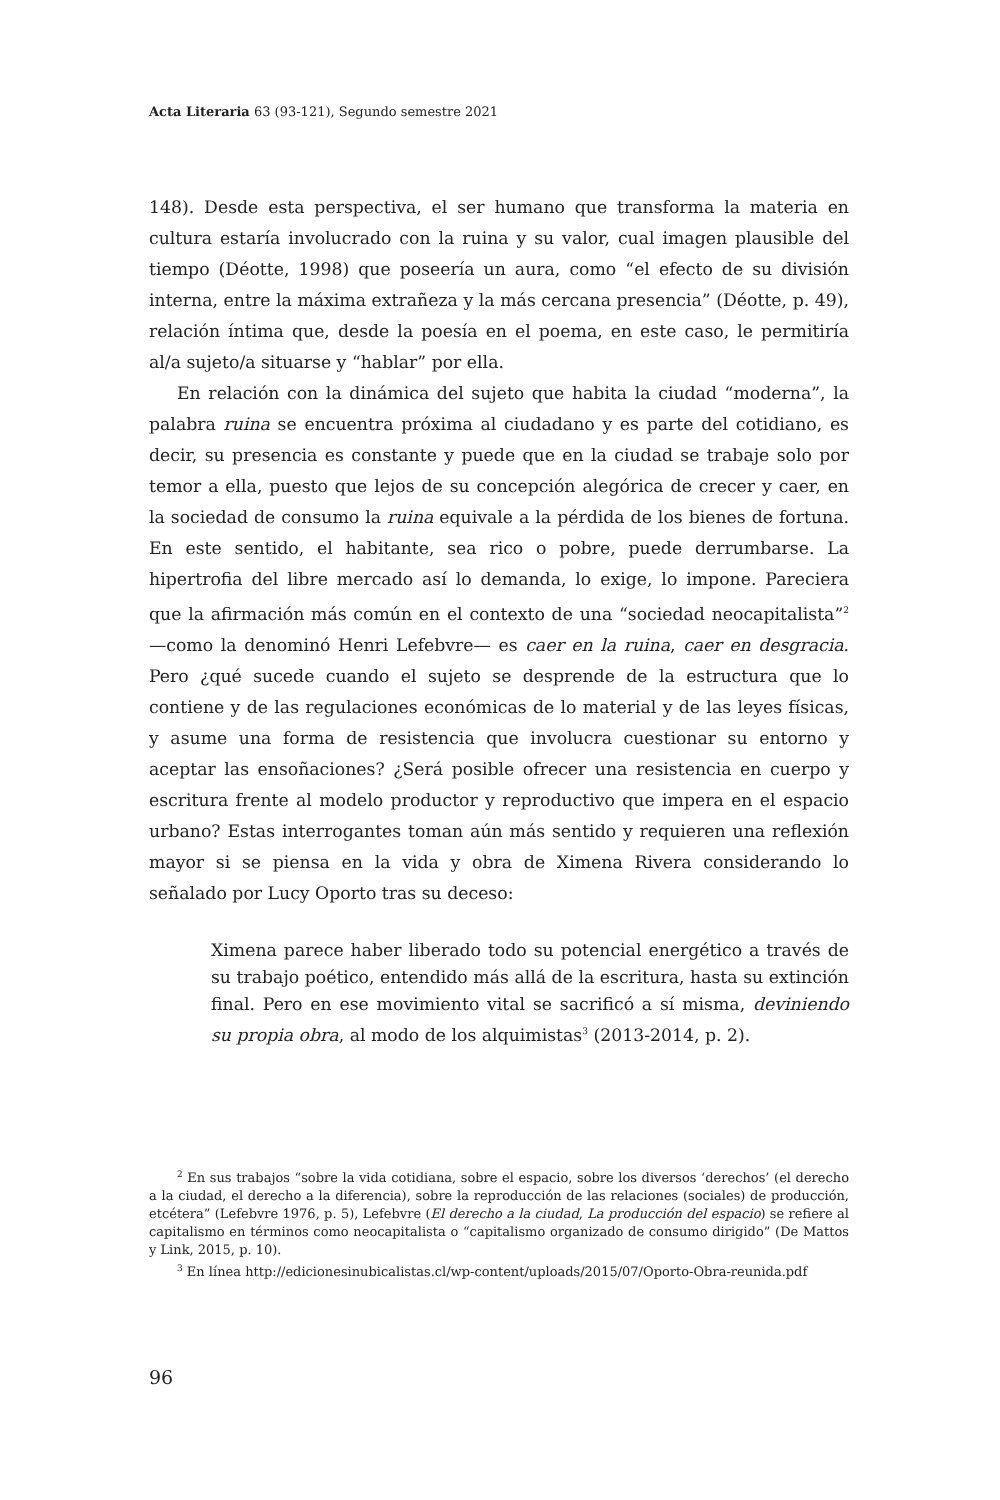Acta Literaria 63 (93-121), Segundo semestre 2021
148). Desde esta perspectiva, el ser humano que transforma la materia en cultura estaría involucrado con la ruina y su valor, cual imagen plausible del tiempo (Déotte, 1998) que poseería un aura, como “el efecto de su división interna, entre la máxima extrañeza y la más cercana presencia” (Déotte, p. 49), relación íntima que, desde la poesía en el poema, en este caso, le permitiría al/a sujeto/a situarse y “hablar” por ella.
En relación con la dinámica del sujeto que habita la ciudad “moderna”, la palabra ruina se encuentra próxima al ciudadano y es parte del cotidiano, es decir, su presencia es constante y puede que en la ciudad se trabaje solo por temor a ella, puesto que lejos de su concepción alegórica de crecer y caer, en la sociedad de consumo la ruina equivale a la pérdida de los bienes de fortuna. En este sentido, el habitante, sea rico o pobre, puede derrumbarse. La hipertrofia del libre mercado así lo demanda, lo exige, lo impone. Pareciera que la afirmación más común en el contexto de una “sociedad neocapitalista”<sup>2</sup> —como la denominó Henri Lefebvre— es caer en la ruina, caer en desgracia. Pero ¿qué sucede cuando el sujeto se desprende de la estructura que lo contiene y de las regulaciones económicas de lo material y de las leyes físicas, y asume una forma de resistencia que involucra cuestionar su entorno y aceptar las ensoñaciones? ¿Será posible ofrecer una resistencia en cuerpo y escritura frente al modelo productor y reproductivo que impera en el espacio urbano? Estas interrogantes toman aún más sentido y requieren una reflexión mayor si se piensa en la vida y obra de Ximena Rivera considerando lo señalado por Lucy Oporto tras su deceso:
Ximena parece haber liberado todo su potencial energético a través de su trabajo poético, entendido más allá de la escritura, hasta su extinción final. Pero en ese movimiento vital se sacrificó a sí misma, deviniendo su propia obra, al modo de los alquimistas<sup>3</sup> (2013-2014, p. 2).
<sup>2</sup> En sus trabajos “sobre la vida cotidiana, sobre el espacio, sobre los diversos ‘derechos’ (el derecho a la ciudad, el derecho a la diferencia), sobre la reproducción de las relaciones (sociales) de producción, etcétera” (Lefebvre 1976, p. 5), Lefebvre (El derecho a la ciudad, La producción del espacio) se refiere al capitalismo en términos como neocapitalista o “capitalismo organizado de consumo dirigido” (De Mattos y Link, 2015, p. 10).
<sup>3</sup> En línea http://edicionesinubicalistas.cl/wp-content/uploads/2015/07/Oporto-Obra-reunida.pdf
96